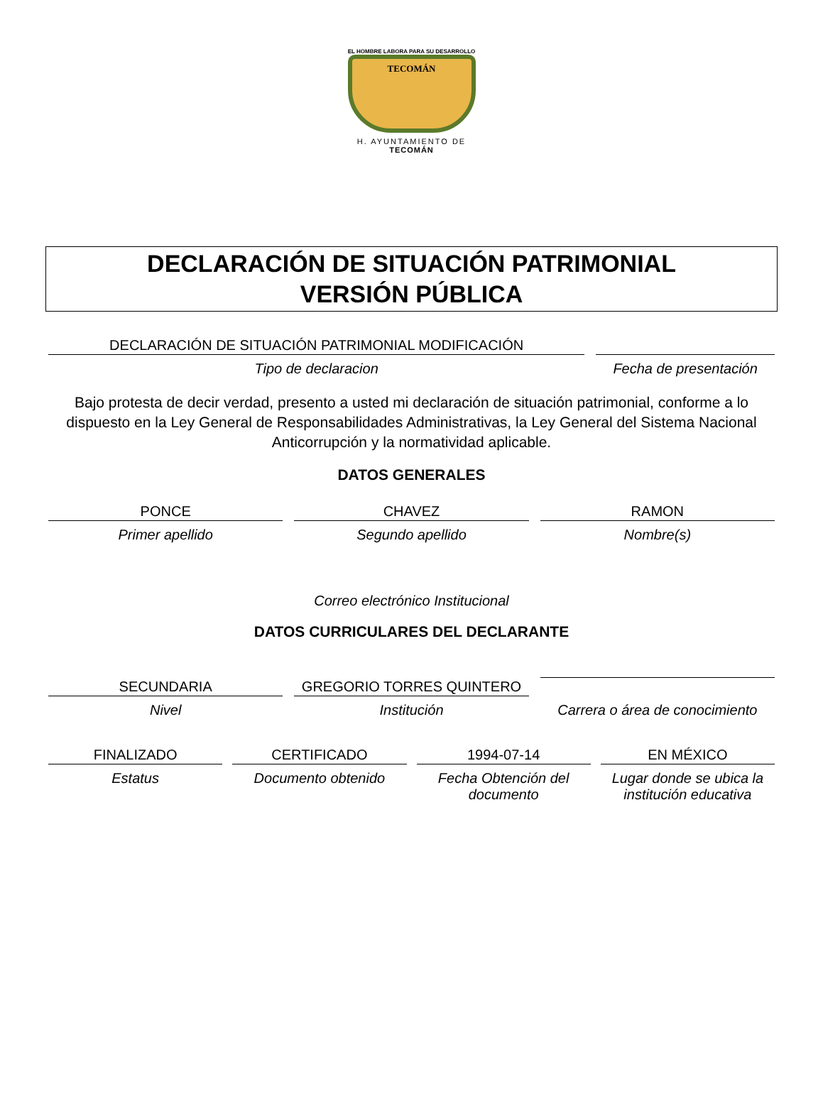EL HOMBRE LABORA PARA SU DESARROLLO
TECOMÁN
H. AYUNTAMIENTO DE
TECOMÁN
DECLARACIÓN DE SITUACIÓN PATRIMONIAL
VERSIÓN PÚBLICA
DECLARACIÓN DE SITUACIÓN PATRIMONIAL MODIFICACIÓN
Tipo de declaracion
Fecha de presentación
Bajo protesta de decir verdad, presento a usted mi declaración de situación patrimonial, conforme a lo dispuesto en la Ley General de Responsabilidades Administrativas, la Ley General del Sistema Nacional Anticorrupción y la normatividad aplicable.
DATOS GENERALES
PONCE
Primer apellido
CHAVEZ
Segundo apellido
RAMON
Nombre(s)
Correo electrónico Institucional
DATOS CURRICULARES DEL DECLARANTE
SECUNDARIA
GREGORIO TORRES QUINTERO
Nivel Institución Carrera o área de conocimiento
FINALIZADO
Estatus
CERTIFICADO
Documento obtenido
1994-07-14
Fecha Obtención del documento
EN MÉXICO
Lugar donde se ubica la institución educativa